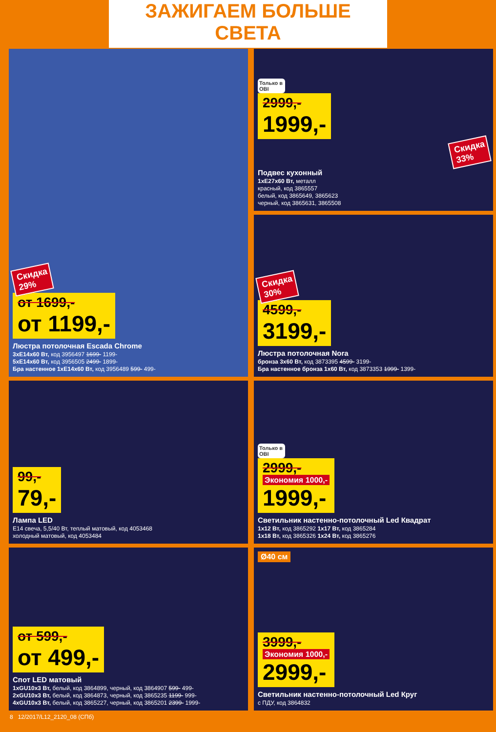ЗАЖИГАЕМ БОЛЬШЕ СВЕТА
Скидка 29%
от 1699,-
от 1199,-
Люстра потолочная Escada Chrome
3хE14х60 Вт, код 3956497 1699- 1199-
5хE14х60 Вт, код 3956505 2499- 1899-
Бра настенное 1хE14х60 Вт, код 3956489 599- 499-
Только в OBI
2999,-
1999,-
Скидка 33%
Подвес кухонный
1хE27х60 Вт, металл
красный, код 3865557
белый, код 3865649, 3865623
черный, код 3865631, 3865508
Скидка 30%
4599,-
3199,-
Люстра потолочная Nora
бронза 3х60 Вт, код 3873395 4599- 3199-
Бра настенное бронза 1х60 Вт, код 3873353 1999- 1399-
99,-
79,-
Лампа LED
E14 свеча, 5,5/40 Вт, теплый матовый, код 4053468
холодный матовый, код 4053484
Только в OBI
2999,-
Экономия 1000,-
1999,-
Светильник настенно-потолочный Led Квадрат
1х12 Вт, код 3865292 1х17 Вт, код 3865284
1х18 Вт, код 3865326 1х24 Вт, код 3865276
от 599,-
от 499,-
Спот LED матовый
1хGU10х3 Вт, белый, код 3864899, черный, код 3864907 599- 499-
2хGU10х3 Вт, белый, код 3864873, черный, код 3865235 1199- 999-
4хGU10х3 Вт, белый, код 3865227, черный, код 3865201 2399- 1999-
Ø40 см
3999,-
Экономия 1000,-
2999,-
Светильник настенно-потолочный Led Круг
с ПДУ, код 3864832
8 12/2017/L12_2120_08 (СПб)